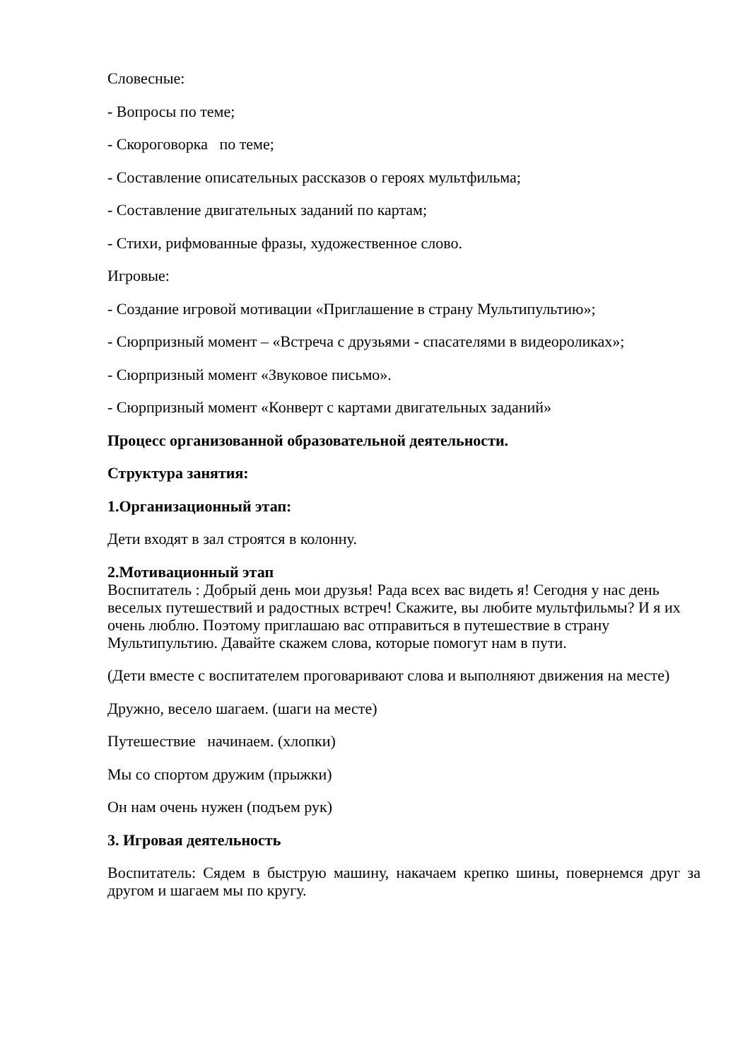Словесные:
- Вопросы по теме;
- Скороговорка по теме;
- Составление описательных рассказов о героях мультфильма;
- Составление двигательных заданий по картам;
- Стихи, рифмованные фразы, художественное слово.
Игровые:
- Создание игровой мотивации «Приглашение в страну Мультипультию»;
- Сюрпризный момент – «Встреча с друзьями - спасателями в видеороликах»;
- Сюрпризный момент «Звуковое письмо».
- Сюрпризный момент «Конверт с картами двигательных заданий»
Процесс организованной образовательной деятельности.
Структура занятия:
1.Организационный этап:
Дети входят в зал строятся в колонну.
2.Мотивационный этап
Воспитатель : Добрый день мои друзья! Рада всех вас видеть я! Сегодня у нас день веселых путешествий и радостных встреч! Скажите, вы любите мультфильмы? И я их очень люблю. Поэтому приглашаю вас отправиться в путешествие в страну Мультипультию. Давайте скажем слова, которые помогут нам в пути.
(Дети вместе с воспитателем проговаривают слова и выполняют движения на месте)
Дружно, весело шагаем. (шаги на месте)
Путешествие начинаем. (хлопки)
Мы со спортом дружим (прыжки)
Он нам очень нужен (подъем рук)
3. Игровая деятельность
Воспитатель: Сядем в быструю машину, накачаем крепко шины, повернемся друг за другом и шагаем мы по кругу.